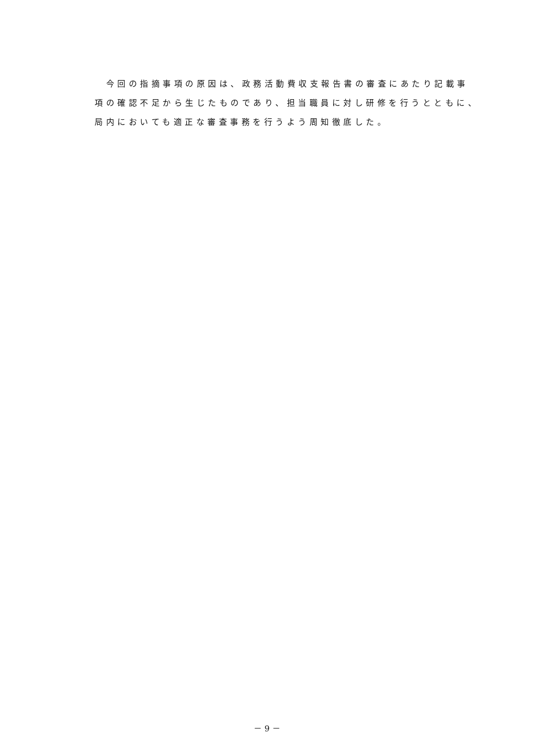今回の指摘事項の原因は、政務活動費収支報告書の審査にあたり記載事
項の確認不足から生じたものであり、担当職員に対し研修を行うとともに、
局内においても適正な審査事務を行うよう周知徹底した。
－ 9 －